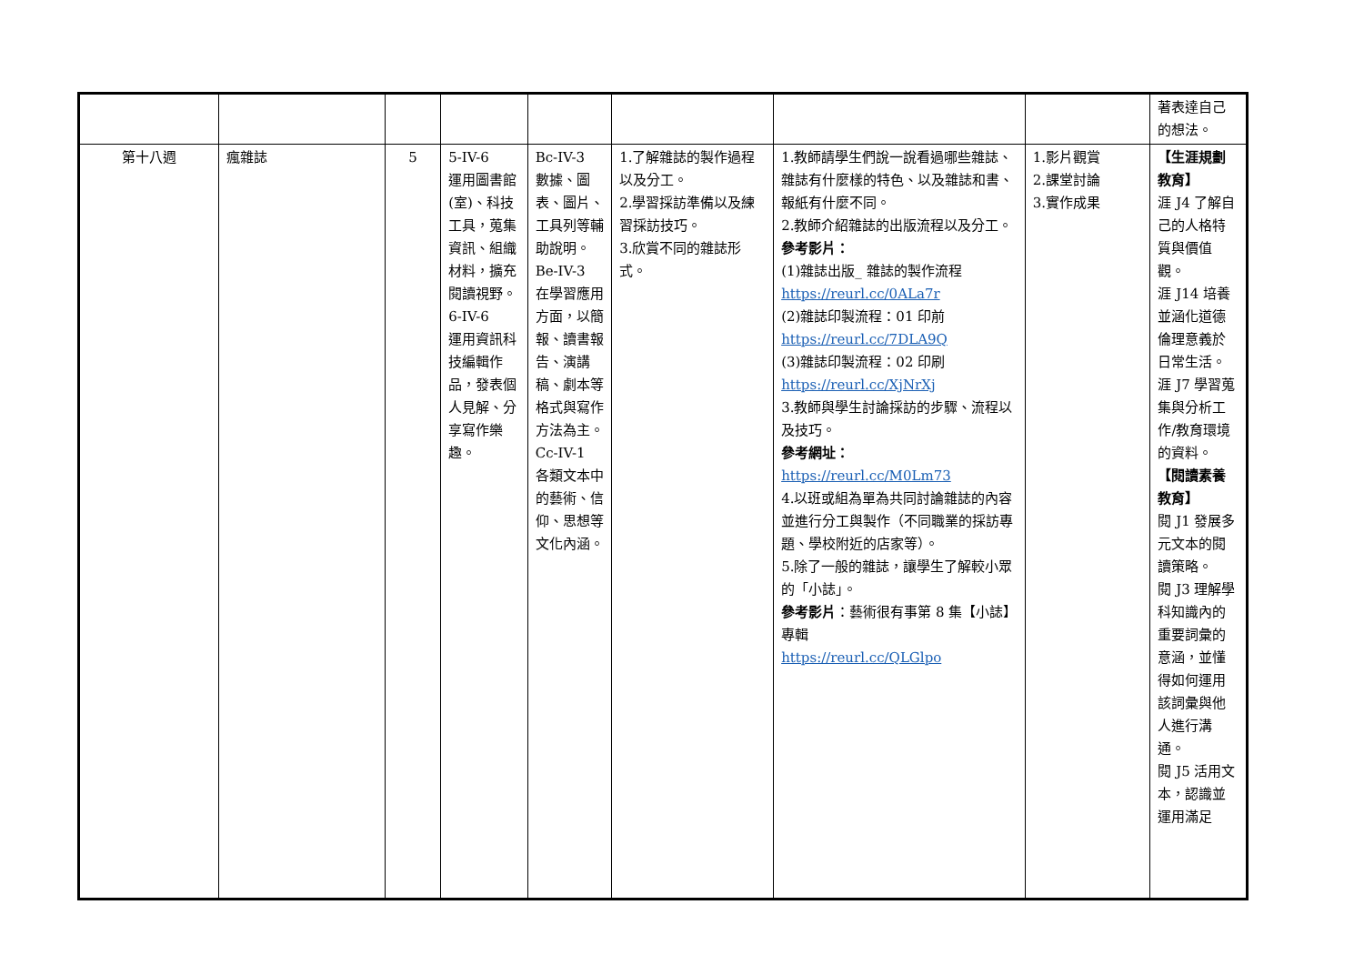| | | | | | | | | 著表達自己的想法。 |
| 第十八週 | 瘋雜誌 | 5 | 5-IV-6 運用圖書館(室)、科技工具，蒐集資訊、組織材料，擴充閱讀視野。 6-IV-6 運用資訊科技編輯作品，發表個人見解、分享寫作樂趣。 | Bc-IV-3 數據、圖表、圖片、工具列等輔助說明。 Be-IV-3 在學習應用方面，以簡報、讀書報告、演講稿、劇本等格式與寫作方法為主。 Cc-IV-1 各類文本中的藝術、信仰、思想等文化內涵。 | 1.了解雜誌的製作過程以及分工。 2.學習採訪準備以及練習採訪技巧。 3.欣賞不同的雜誌形式。 | 1.教師請學生們說一說看過哪些雜誌、雜誌有什麼樣的特色、以及雜誌和書、報紙有什麼不同。 2.教師介紹雜誌的出版流程以及分工。 參考影片： (1)雜誌出版_ 雜誌的製作流程 https://reurl.cc/0ALa7r (2)雜誌印製流程：01 印前 https://reurl.cc/7DLA9Q (3)雜誌印製流程：02 印刷 https://reurl.cc/XjNrXj 3.教師與學生討論採訪的步驟、流程以及技巧。 參考網址： https://reurl.cc/M0Lm73 4.以班或組為單為共同討論雜誌的內容並進行分工與製作（不同職業的採訪專題、學校附近的店家等）。 5.除了一般的雜誌，讓學生了解較小眾的「小誌」。 參考影片 ：藝術很有事第 8 集【小誌】專輯 https://reurl.cc/QLGlpo | 1.影片觀賞 2.課堂討論 3.實作成果 | 【生涯規劃教育】 涯 J4 了解自己的人格特質與價值觀。 涯 J14 培養並涵化道德倫理意義於日常生活。 涯 J7 學習蒐集與分析工作/教育環境的資料。 【閱讀素養教育】 閱 J1 發展多元文本的閱讀策略。 閱 J3 理解學科知識內的重要詞彙的意涵，並懂得如何運用該詞彙與他人進行溝通。 閱 J5 活用文本，認識並運用滿足 |